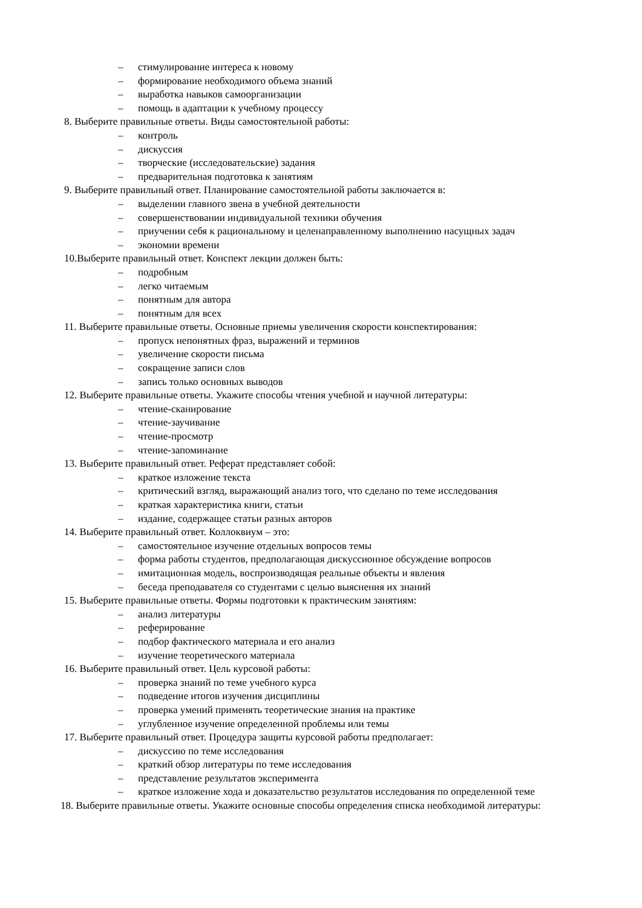– стимулирование интереса к новому
– формирование необходимого объема знаний
– выработка навыков самоорганизации
– помощь в адаптации к учебному процессу
8. Выберите правильные ответы. Виды самостоятельной работы:
– контроль
– дискуссия
– творческие (исследовательские) задания
– предварительная подготовка к занятиям
9. Выберите правильный ответ. Планирование самостоятельной работы заключается в:
– выделении главного звена в учебной деятельности
– совершенствовании индивидуальной техники обучения
– приучении себя к рациональному и целенаправленному выполнению насущных задач
– экономии времени
10.Выберите правильный ответ. Конспект лекции должен быть:
– подробным
– легко читаемым
– понятным для автора
– понятным для всех
11. Выберите правильные ответы. Основные приемы увеличения скорости конспектирования:
– пропуск непонятных фраз, выражений и терминов
– увеличение скорости письма
– сокращение записи слов
– запись только основных выводов
12. Выберите правильные ответы. Укажите способы чтения учебной и научной литературы:
– чтение-сканирование
– чтение-заучивание
– чтение-просмотр
– чтение-запоминание
13. Выберите правильный ответ. Реферат представляет собой:
– краткое изложение текста
– критический взгляд, выражающий анализ того, что сделано по теме исследования
– краткая характеристика книги, статьи
– издание, содержащее статьи разных авторов
14. Выберите правильный ответ. Коллоквиум – это:
– самостоятельное изучение отдельных вопросов темы
– форма работы студентов, предполагающая дискуссионное обсуждение вопросов
– имитационная модель, воспроизводящая реальные объекты и явления
– беседа преподавателя со студентами с целью выяснения их знаний
15. Выберите правильные ответы. Формы подготовки к практическим занятиям:
– анализ литературы
– реферирование
– подбор фактического материала и его анализ
– изучение теоретического материала
16. Выберите правильный ответ. Цель курсовой работы:
– проверка знаний по теме учебного курса
– подведение итогов изучения дисциплины
– проверка умений применять теоретические знания на практике
– углубленное изучение определенной проблемы или темы
17. Выберите правильный ответ. Процедура защиты курсовой работы предполагает:
– дискуссию по теме исследования
– краткий обзор литературы по теме исследования
– представление результатов эксперимента
– краткое изложение хода и доказательство результатов исследования по определенной теме
18. Выберите правильные ответы. Укажите основные способы определения списка необходимой литературы: